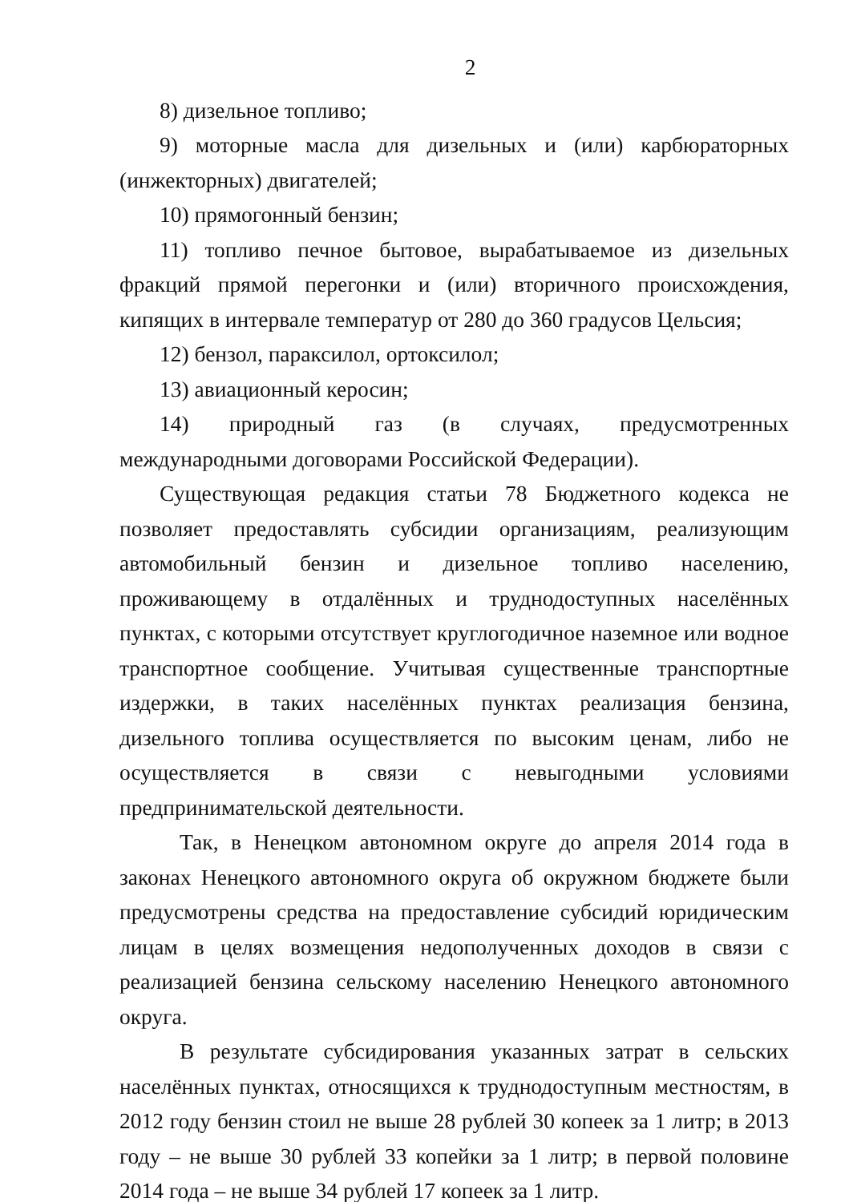2
8) дизельное топливо;
9) моторные масла для дизельных и (или) карбюраторных (инжекторных) двигателей;
10) прямогонный бензин;
11) топливо печное бытовое, вырабатываемое из дизельных фракций прямой перегонки и (или) вторичного происхождения, кипящих в интервале температур от 280 до 360 градусов Цельсия;
12) бензол, параксилол, ортоксилол;
13) авиационный керосин;
14) природный газ (в случаях, предусмотренных международными договорами Российской Федерации).
Существующая редакция статьи 78 Бюджетного кодекса не позволяет предоставлять субсидии организациям, реализующим автомобильный бензин и дизельное топливо населению, проживающему в отдалённых и труднодоступных населённых пунктах, с которыми отсутствует круглогодичное наземное или водное транспортное сообщение. Учитывая существенные транспортные издержки, в таких населённых пунктах реализация бензина, дизельного топлива осуществляется по высоким ценам, либо не осуществляется в связи с невыгодными условиями предпринимательской деятельности.
Так, в Ненецком автономном округе до апреля 2014 года в законах Ненецкого автономного округа об окружном бюджете были предусмотрены средства на предоставление субсидий юридическим лицам в целях возмещения недополученных доходов в связи с реализацией бензина сельскому населению Ненецкого автономного округа.
В результате субсидирования указанных затрат в сельских населённых пунктах, относящихся к труднодоступным местностям, в 2012 году бензин стоил не выше 28 рублей 30 копеек за 1 литр; в 2013 году – не выше 30 рублей 33 копейки за 1 литр; в первой половине 2014 года – не выше 34 рублей 17 копеек за 1 литр.